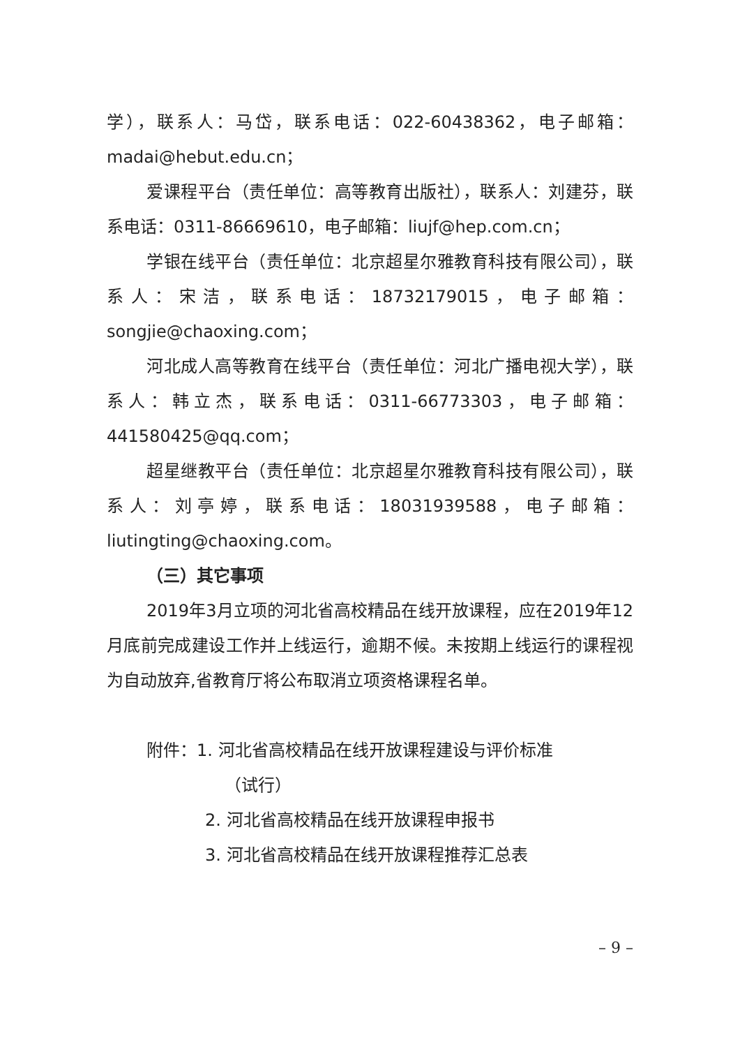学），联系人：马岱，联系电话：022-60438362，电子邮箱：madai@hebut.edu.cn；
爱课程平台（责任单位：高等教育出版社），联系人：刘建芬，联系电话：0311-86669610，电子邮箱：liujf@hep.com.cn；
学银在线平台（责任单位：北京超星尔雅教育科技有限公司），联系人：宋洁，联系电话：18732179015，电子邮箱：songjie@chaoxing.com；
河北成人高等教育在线平台（责任单位：河北广播电视大学），联系人：韩立杰，联系电话：0311-66773303，电子邮箱：441580425@qq.com；
超星继教平台（责任单位：北京超星尔雅教育科技有限公司），联系人：刘亭婷，联系电话：18031939588，电子邮箱：liutingting@chaoxing.com。
（三）其它事项
2019年3月立项的河北省高校精品在线开放课程，应在2019年12月底前完成建设工作并上线运行，逾期不候。未按期上线运行的课程视为自动放弃,省教育厅将公布取消立项资格课程名单。
附件：1. 河北省高校精品在线开放课程建设与评价标准
（试行）
2. 河北省高校精品在线开放课程申报书
3. 河北省高校精品在线开放课程推荐汇总表
– 9 –